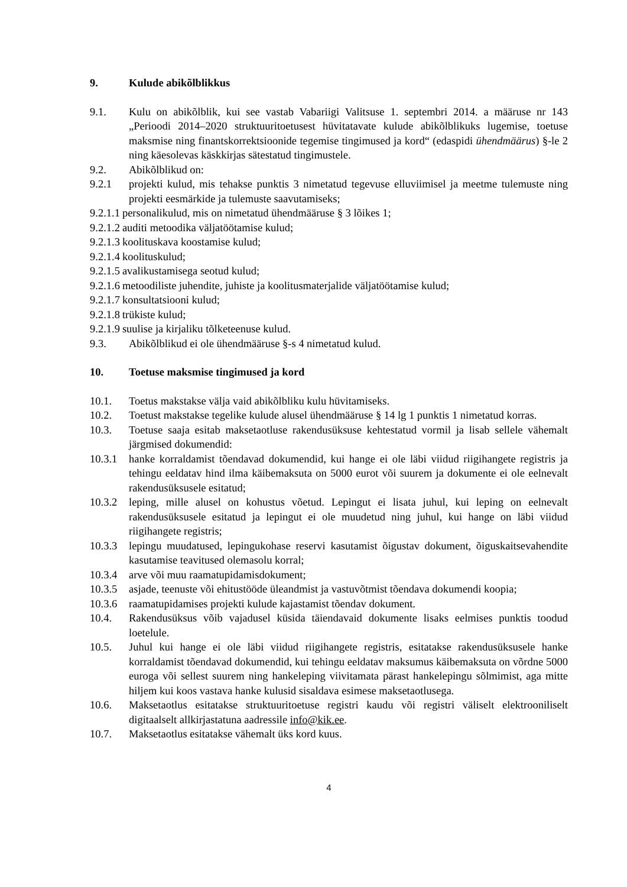9. Kulude abikõlblikkus
9.1. Kulu on abikõlblik, kui see vastab Vabariigi Valitsuse 1. septembri 2014. a määruse nr 143 „Perioodi 2014–2020 struktuuritoetusest hüvitatavate kulude abikõlblikuks lugemise, toetuse maksmise ning finantskorrektsioonide tegemise tingimused ja kord“ (edaspidi ühendmäärus) §-le 2 ning käesolevas käskkirjas sätestatud tingimustele.
9.2. Abikõlblikud on:
9.2.1 projekti kulud, mis tehakse punktis 3 nimetatud tegevuse elluviimisel ja meetme tulemuste ning projekti eesmärkide ja tulemuste saavutamiseks;
9.2.1.1 personalikulud, mis on nimetatud ühendmääruse § 3 lõikes 1;
9.2.1.2 auditi metoodika väljatöötamise kulud;
9.2.1.3 koolituskava koostamise kulud;
9.2.1.4 koolituskulud;
9.2.1.5 avalikustamisega seotud kulud;
9.2.1.6 metoodiliste juhendite, juhiste ja koolitusmaterjalide väljatöötamise kulud;
9.2.1.7 konsultatsiooni kulud;
9.2.1.8 trükiste kulud;
9.2.1.9 suulise ja kirjaliku tõlketeenuse kulud.
9.3. Abikõlblikud ei ole ühendmääruse §-s 4 nimetatud kulud.
10. Toetuse maksmise tingimused ja kord
10.1. Toetus makstakse välja vaid abikõlbliku kulu hüvitamiseks.
10.2. Toetust makstakse tegelike kulude alusel ühendmääruse § 14 lg 1 punktis 1 nimetatud korras.
10.3. Toetuse saaja esitab maksetaotluse rakendusüksuse kehtestatud vormil ja lisab sellele vähemalt järgmised dokumendid:
10.3.1 hanke korraldamist tõendavad dokumendid, kui hange ei ole läbi viidud riigihangete registris ja tehingu eeldatav hind ilma käibemaksuta on 5000 eurot või suurem ja dokumente ei ole eelnevalt rakendusüksusele esitatud;
10.3.2 leping, mille alusel on kohustus võetud. Lepingut ei lisata juhul, kui leping on eelnevalt rakendusüksusele esitatud ja lepingut ei ole muudetud ning juhul, kui hange on läbi viidud riigihangete registris;
10.3.3 lepingu muudatused, lepingukohase reservi kasutamist õigustav dokument, õiguskaitsevahendite kasutamise teavitused olemasolu korral;
10.3.4 arve või muu raamatupidamisdokument;
10.3.5 asjade, teenuste või ehitustööde üleandmist ja vastuvõtmist tõendava dokumendi koopia;
10.3.6 raamatupidamises projekti kulude kajastamist tõendav dokument.
10.4. Rakendusüksus võib vajadusel küsida täiendavaid dokumente lisaks eelmises punktis toodud loetelule.
10.5. Juhul kui hange ei ole läbi viidud riigihangete registris, esitatakse rakendusüksusele hanke korraldamist tõendavad dokumendid, kui tehingu eeldatav maksumus käibemaksuta on võrdne 5000 euroga või sellest suurem ning hankeleping viivitamata pärast hankelepingu sõlmimist, aga mitte hiljem kui koos vastava hanke kulusid sisaldava esimese maksetaotlusega.
10.6. Maksetaotlus esitatakse struktuuritoetuse registri kaudu või registri väliselt elektrooniliselt digitaalselt allkirjastatuna aadressile info@kik.ee.
10.7. Maksetaotlus esitatakse vähemalt üks kord kuus.
4